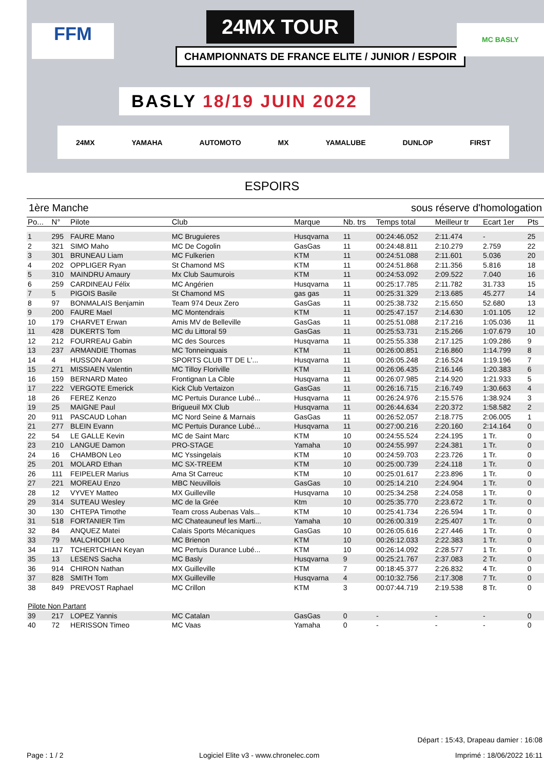FFM 24MX TOUR
CHAMPIONNATS DE FRANCE ELITE / JUNIOR / ESPOIR
MC BASLY
BASLY 18/19 JUIN 2022
24MX YAMAHA AUTOMOTO MX YAMALUBE DUNLOP FIRST
ESPOIRS
1ère Manche sous réserve d'homologation
| Po... | N° | Pilote | Club | Marque | Nb. trs | Temps total | Meilleur tr | Ecart 1er | Pts |
| --- | --- | --- | --- | --- | --- | --- | --- | --- | --- |
| 1 | 295 | FAURE Mano | MC Bruguieres | Husqvarna | 11 | 00:24:46.052 | 2:11.474 | - | 25 |
| 2 | 321 | SIMO Maho | MC De Cogolin | GasGas | 11 | 00:24:48.811 | 2:10.279 | 2.759 | 22 |
| 3 | 301 | BRUNEAU Liam | MC Fulkerien | KTM | 11 | 00:24:51.088 | 2:11.601 | 5.036 | 20 |
| 4 | 202 | OPPLIGER Ryan | St Chamond MS | KTM | 11 | 00:24:51.868 | 2:11.356 | 5.816 | 18 |
| 5 | 310 | MAINDRU Amaury | Mx Club Saumurois | KTM | 11 | 00:24:53.092 | 2:09.522 | 7.040 | 16 |
| 6 | 259 | CARDINEAU Félix | MC Angérien | Husqvarna | 11 | 00:25:17.785 | 2:11.782 | 31.733 | 15 |
| 7 | 5 | PIGOIS Basile | St Chamond MS | gas gas | 11 | 00:25:31.329 | 2:13.685 | 45.277 | 14 |
| 8 | 97 | BONMALAIS Benjamin | Team 974 Deux Zero | GasGas | 11 | 00:25:38.732 | 2:15.650 | 52.680 | 13 |
| 9 | 200 | FAURE Mael | MC Montendrais | KTM | 11 | 00:25:47.157 | 2:14.630 | 1:01.105 | 12 |
| 10 | 179 | CHARVET Erwan | Amis MV de Belleville | GasGas | 11 | 00:25:51.088 | 2:17.216 | 1:05.036 | 11 |
| 11 | 428 | DUKERTS Tom | MC du Littoral 59 | GasGas | 11 | 00:25:53.731 | 2:15.266 | 1:07.679 | 10 |
| 12 | 212 | FOURREAU Gabin | MC des Sources | Husqvarna | 11 | 00:25:55.338 | 2:17.125 | 1:09.286 | 9 |
| 13 | 237 | ARMANDIE Thomas | MC Tonneinquais | KTM | 11 | 00:26:00.851 | 2:16.860 | 1:14.799 | 8 |
| 14 | 4 | HUSSON Aaron | SPORTS CLUB TT DE L'... | Husqvarna | 11 | 00:26:05.248 | 2:16.524 | 1:19.196 | 7 |
| 15 | 271 | MISSIAEN Valentin | MC Tilloy Floriville | KTM | 11 | 00:26:06.435 | 2:16.146 | 1:20.383 | 6 |
| 16 | 159 | BERNARD Mateo | Frontignan La Cible | Husqvarna | 11 | 00:26:07.985 | 2:14.920 | 1:21.933 | 5 |
| 17 | 222 | VERGOTE Emerick | Kick Club Vertaizon | GasGas | 11 | 00:26:16.715 | 2:16.749 | 1:30.663 | 4 |
| 18 | 26 | FEREZ Kenzo | MC Pertuis Durance Lubé... | Husqvarna | 11 | 00:26:24.976 | 2:15.576 | 1:38.924 | 3 |
| 19 | 25 | MAIGNE Paul | Brigueuil MX Club | Husqvarna | 11 | 00:26:44.634 | 2:20.372 | 1:58.582 | 2 |
| 20 | 911 | PASCAUD Lohan | MC Nord Seine & Marnais | GasGas | 11 | 00:26:52.057 | 2:18.775 | 2:06.005 | 1 |
| 21 | 277 | BLEIN Evann | MC Pertuis Durance Lubé... | Husqvarna | 11 | 00:27:00.216 | 2:20.160 | 2:14.164 | 0 |
| 22 | 54 | LE GALLE Kevin | MC de Saint Marc | KTM | 10 | 00:24:55.524 | 2:24.195 | 1 Tr. | 0 |
| 23 | 210 | LANGUE Damon | PRO-STAGE | Yamaha | 10 | 00:24:55.997 | 2:24.381 | 1 Tr. | 0 |
| 24 | 16 | CHAMBON Leo | MC Yssingelais | KTM | 10 | 00:24:59.703 | 2:23.726 | 1 Tr. | 0 |
| 25 | 201 | MOLARD Ethan | MC SX-TREEM | KTM | 10 | 00:25:00.739 | 2:24.118 | 1 Tr. | 0 |
| 26 | 111 | FEIPELER Marius | Ama St Carreuc | KTM | 10 | 00:25:01.617 | 2:23.896 | 1 Tr. | 0 |
| 27 | 221 | MOREAU Enzo | MBC Neuvillois | GasGas | 10 | 00:25:14.210 | 2:24.904 | 1 Tr. | 0 |
| 28 | 12 | VYVEY Matteo | MX Guilleville | Husqvarna | 10 | 00:25:34.258 | 2:24.058 | 1 Tr. | 0 |
| 29 | 314 | SUTEAU Wesley | MC de la Grée | Ktm | 10 | 00:25:35.770 | 2:23.672 | 1 Tr. | 0 |
| 30 | 130 | CHTEPA Timothe | Team cross Aubenas Vals... | KTM | 10 | 00:25:41.734 | 2:26.594 | 1 Tr. | 0 |
| 31 | 518 | FORTANIER Tim | MC Chateauneuf les Marti... | Yamaha | 10 | 00:26:00.319 | 2:25.407 | 1 Tr. | 0 |
| 32 | 84 | ANQUEZ Matei | Calais Sports Mécaniques | GasGas | 10 | 00:26:05.616 | 2:27.446 | 1 Tr. | 0 |
| 33 | 79 | MALCHIODI Leo | MC Brienon | KTM | 10 | 00:26:12.033 | 2:22.383 | 1 Tr. | 0 |
| 34 | 117 | TCHERTCHIAN Keyan | MC Pertuis Durance Lubé... | KTM | 10 | 00:26:14.092 | 2:28.577 | 1 Tr. | 0 |
| 35 | 13 | LESENS Sacha | MC Basly | Husqvarna | 9 | 00:25:21.767 | 2:37.083 | 2 Tr. | 0 |
| 36 | 914 | CHIRON Nathan | MX Guilleville | KTM | 7 | 00:18:45.377 | 2:26.832 | 4 Tr. | 0 |
| 37 | 828 | SMITH Tom | MX Guilleville | Husqvarna | 4 | 00:10:32.756 | 2:17.308 | 7 Tr. | 0 |
| 38 | 849 | PREVOST Raphael | MC Crillon | KTM | 3 | 00:07:44.719 | 2:19.538 | 8 Tr. | 0 |
| Pilote Non Partant | | | | | | | | | |
| 39 | 217 | LOPEZ Yannis | MC Catalan | GasGas | 0 | - | - | - | 0 |
| 40 | 72 | HERISSON Timeo | MC Vaas | Yamaha | 0 | - | - | - | 0 |
Départ : 15:43, Drapeau damier : 16:08
Page : 1 / 2 Logiciel Elite v3 - www.chronelec.com Imprimé : 18/06/2022 16:11